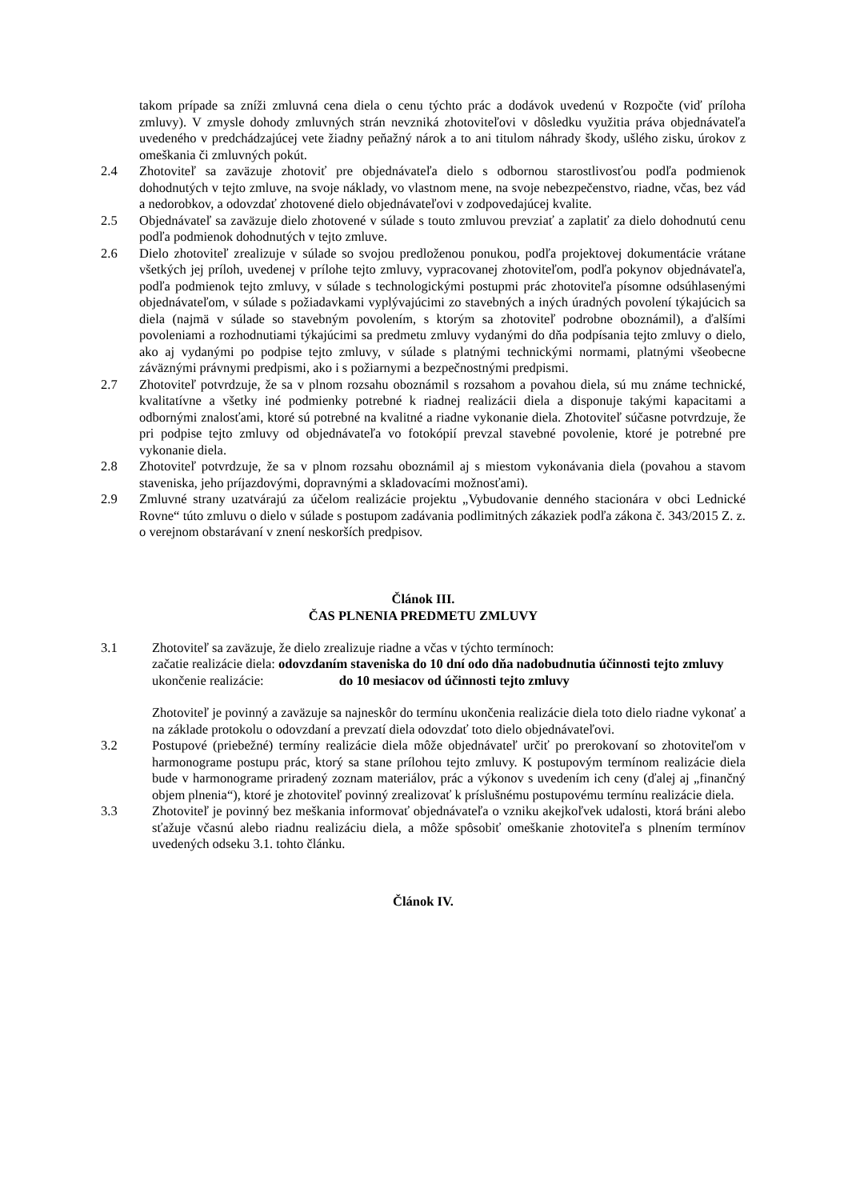takom prípade sa zníži zmluvná cena diela o cenu týchto prác a dodávok uvedenú v Rozpočte (viď príloha zmluvy). V zmysle dohody zmluvných strán nevzniká zhotoviteľovi v dôsledku využitia práva objednávateľa uvedeného v predchádzajúcej vete žiadny peňažný nárok a to ani titulom náhrady škody, ušlého zisku, úrokov z omeškania či zmluvných pokút.
2.4 Zhotoviteľ sa zaväzuje zhotoviť pre objednávateľa dielo s odbornou starostlivosťou podľa podmienok dohodnutých v tejto zmluve, na svoje náklady, vo vlastnom mene, na svoje nebezpečenstvo, riadne, včas, bez vád a nedorobkov, a odovzdať zhotovené dielo objednávateľovi v zodpovedajúcej kvalite.
2.5 Objednávateľ sa zaväzuje dielo zhotovené v súlade s touto zmluvou prevziať a zaplatiť za dielo dohodnutú cenu podľa podmienok dohodnutých v tejto zmluve.
2.6 Dielo zhotoviteľ zrealizuje v súlade so svojou predloženou ponukou, podľa projektovej dokumentácie vrátane všetkých jej príloh, uvedenej v prílohe tejto zmluvy, vypracovanej zhotoviteľom, podľa pokynov objednávateľa, podľa podmienok tejto zmluvy, v súlade s technologickými postupmi prác zhotoviteľa písomne odsúhlasenými objednávateľom, v súlade s požiadavkami vyplývajúcimi zo stavebných a iných úradných povolení týkajúcich sa diela (najmä v súlade so stavebným povolením, s ktorým sa zhotoviteľ podrobne oboznámil), a ďalšími povoleniami a rozhodnutiami týkajúcimi sa predmetu zmluvy vydanými do dňa podpísania tejto zmluvy o dielo, ako aj vydanými po podpise tejto zmluvy, v súlade s platnými technickými normami, platnými všeobecne záväznými právnymi predpismi, ako i s požiarnymi a bezpečnostnými predpismi.
2.7 Zhotoviteľ potvrdzuje, že sa v plnom rozsahu oboznámil s rozsahom a povahou diela, sú mu známe technické, kvalitatívne a všetky iné podmienky potrebné k riadnej realizácii diela a disponuje takými kapacitami a odbornými znalosťami, ktoré sú potrebné na kvalitné a riadne vykonanie diela. Zhotoviteľ súčasne potvrdzuje, že pri podpise tejto zmluvy od objednávateľa vo fotokópií prevzal stavebné povolenie, ktoré je potrebné pre vykonanie diela.
2.8 Zhotoviteľ potvrdzuje, že sa v plnom rozsahu oboznámil aj s miestom vykonávania diela (povahou a stavom staveniska, jeho príjazdovými, dopravnými a skladovacími možnosťami).
2.9 Zmluvné strany uzatvárajú za účelom realizácie projektu „Vybudovanie denného stacionára v obci Lednické Rovne“ túto zmluvu o dielo v súlade s postupom zadávania podlimitných zákaziek podľa zákona č. 343/2015 Z. z. o verejnom obstarávaní v znení neskorších predpisov.
Článok III.
ČAS PLNENIA PREDMETU ZMLUVY
3.1 Zhotoviteľ sa zaväzuje, že dielo zrealizuje riadne a včas v týchto termínoch:
začatie realizácie diela: odovzdaním staveniska do 10 dní odo dňa nadobudnutia účinnosti tejto zmluvy
ukončenie realizácie: do 10 mesiacov od účinnosti tejto zmluvy
Zhotoviteľ je povinný a zaväzuje sa najneskôr do termínu ukončenia realizácie diela toto dielo riadne vykonať a na základe protokolu o odovzdaní a prevzatí diela odovzdať toto dielo objednávateľovi.
3.2 Postupové (priebežné) termíny realizácie diela môže objednávateľ určiť po prerokovaní so zhotoviteľom v harmonograme postupu prác, ktorý sa stane prílohou tejto zmluvy. K postupovým termínom realizácie diela bude v harmonograme priradený zoznam materiálov, prác a výkonov s uvedením ich ceny (ďalej aj „finančný objem plnenia“), ktoré je zhotoviteľ povinný zrealizovať k príslušnému postupovému termínu realizácie diela.
3.3 Zhotoviteľ je povinný bez meškania informovať objednávateľa o vzniku akejkoľvek udalosti, ktorá bráni alebo sťažuje včasnú alebo riadnu realizáciu diela, a môže spôsobiť omeškanie zhotoviteľa s plnením termínov uvedených odseku 3.1. tohto článku.
Článok IV.